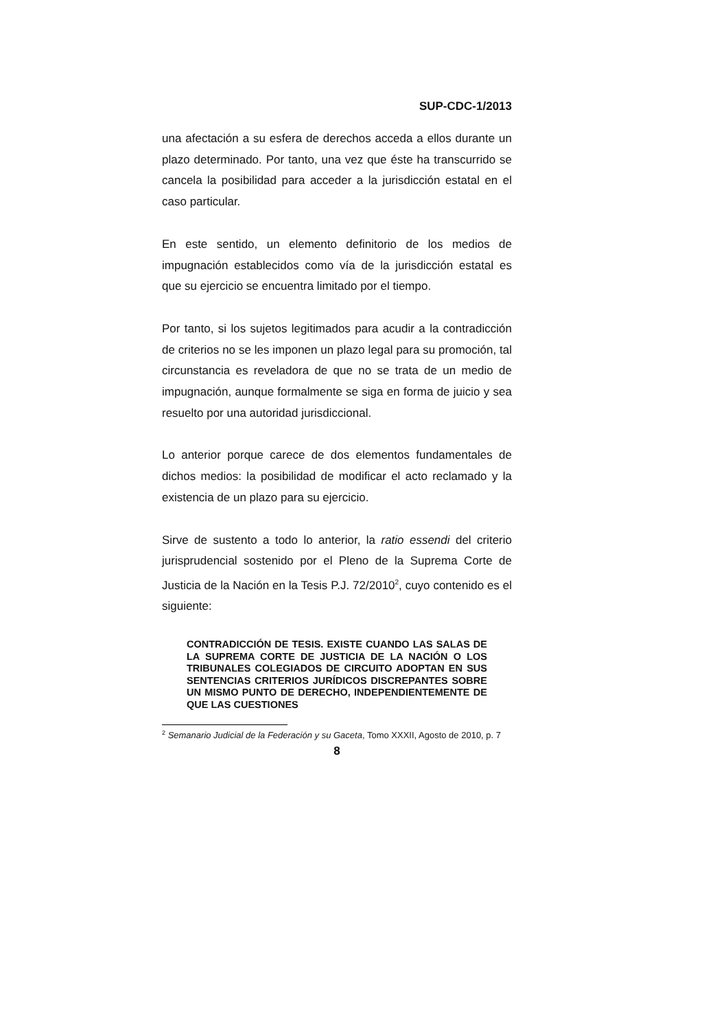SUP-CDC-1/2013
una afectación a su esfera de derechos acceda a ellos durante un plazo determinado. Por tanto, una vez que éste ha transcurrido se cancela la posibilidad para acceder a la jurisdicción estatal en el caso particular.
En este sentido, un elemento definitorio de los medios de impugnación establecidos como vía de la jurisdicción estatal es que su ejercicio se encuentra limitado por el tiempo.
Por tanto, si los sujetos legitimados para acudir a la contradicción de criterios no se les imponen un plazo legal para su promoción, tal circunstancia es reveladora de que no se trata de un medio de impugnación, aunque formalmente se siga en forma de juicio y sea resuelto por una autoridad jurisdiccional.
Lo anterior porque carece de dos elementos fundamentales de dichos medios: la posibilidad de modificar el acto reclamado y la existencia de un plazo para su ejercicio.
Sirve de sustento a todo lo anterior, la ratio essendi del criterio jurisprudencial sostenido por el Pleno de la Suprema Corte de Justicia de la Nación en la Tesis P.J. 72/2010<sup>2</sup>, cuyo contenido es el siguiente:
CONTRADICCIÓN DE TESIS. EXISTE CUANDO LAS SALAS DE LA SUPREMA CORTE DE JUSTICIA DE LA NACIÓN O LOS TRIBUNALES COLEGIADOS DE CIRCUITO ADOPTAN EN SUS SENTENCIAS CRITERIOS JURÍDICOS DISCREPANTES SOBRE UN MISMO PUNTO DE DERECHO, INDEPENDIENTEMENTE DE QUE LAS CUESTIONES
<sup>2</sup> Semanario Judicial de la Federación y su Gaceta, Tomo XXXII, Agosto de 2010, p. 7
8